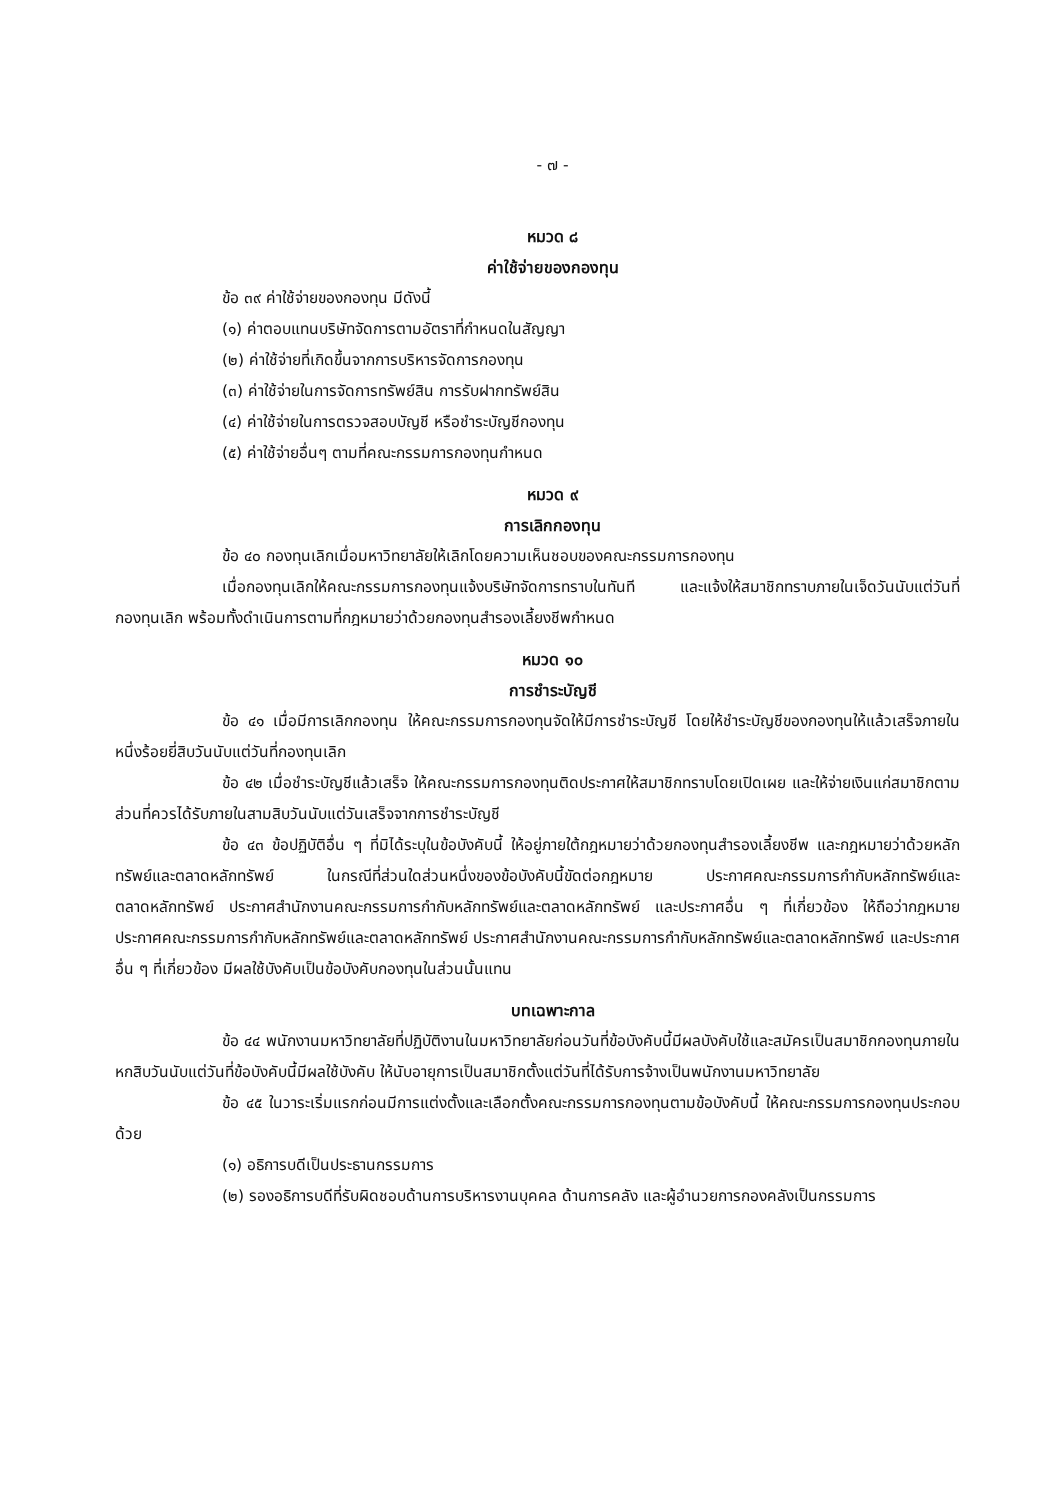- ๗ -
หมวด ๘
ค่าใช้จ่ายของกองทุน
ข้อ ๓๙ ค่าใช้จ่ายของกองทุน มีดังนี้
(๑) ค่าตอบแทนบริษัทจัดการตามอัตราที่กำหนดในสัญญา
(๒) ค่าใช้จ่ายที่เกิดขึ้นจากการบริหารจัดการกองทุน
(๓) ค่าใช้จ่ายในการจัดการทรัพย์สิน การรับฝากทรัพย์สิน
(๔) ค่าใช้จ่ายในการตรวจสอบบัญชี หรือชำระบัญชีกองทุน
(๕) ค่าใช้จ่ายอื่นๆ ตามที่คณะกรรมการกองทุนกำหนด
หมวด ๙
การเลิกกองทุน
ข้อ ๔๐ กองทุนเลิกเมื่อมหาวิทยาลัยให้เลิกโดยความเห็นชอบของคณะกรรมการกองทุน
เมื่อกองทุนเลิกให้คณะกรรมการกองทุนแจ้งบริษัทจัดการทราบในทันที และแจ้งให้สมาชิกทราบภายในเจ็ดวันนับแต่วันที่กองทุนเลิก พร้อมทั้งดำเนินการตามที่กฎหมายว่าด้วยกองทุนสำรองเลี้ยงชีพกำหนด
หมวด ๑๐
การชำระบัญชี
ข้อ ๔๑ เมื่อมีการเลิกกองทุน ให้คณะกรรมการกองทุนจัดให้มีการชำระบัญชี โดยให้ชำระบัญชีของกองทุนให้แล้วเสร็จภายในหนึ่งร้อยยี่สิบวันนับแต่วันที่กองทุนเลิก
ข้อ ๔๒ เมื่อชำระบัญชีแล้วเสร็จ ให้คณะกรรมการกองทุนติดประกาศให้สมาชิกทราบโดยเปิดเผย และให้จ่ายเงินแก่สมาชิกตามส่วนที่ควรได้รับภายในสามสิบวันนับแต่วันเสร็จจากการชำระบัญชี
ข้อ ๔๓ ข้อปฏิบัติอื่น ๆ ที่มิได้ระบุในข้อบังคับนี้ ให้อยู่ภายใต้กฎหมายว่าด้วยกองทุนสำรองเลี้ยงชีพ และกฎหมายว่าด้วยหลักทรัพย์และตลาดหลักทรัพย์ ในกรณีที่ส่วนใดส่วนหนึ่งของข้อบังคับนี้ขัดต่อกฎหมาย ประกาศคณะกรรมการกำกับหลักทรัพย์และตลาดหลักทรัพย์ ประกาศสำนักงานคณะกรรมการกำกับหลักทรัพย์และตลาดหลักทรัพย์ และประกาศอื่น ๆ ที่เกี่ยวข้อง ให้ถือว่ากฎหมาย ประกาศคณะกรรมการกำกับหลักทรัพย์และตลาดหลักทรัพย์ ประกาศสำนักงานคณะกรรมการกำกับหลักทรัพย์และตลาดหลักทรัพย์ และประกาศอื่น ๆ ที่เกี่ยวข้อง มีผลใช้บังคับเป็นข้อบังคับกองทุนในส่วนนั้นแทน
บทเฉพาะกาล
ข้อ ๔๔ พนักงานมหาวิทยาลัยที่ปฏิบัติงานในมหาวิทยาลัยก่อนวันที่ข้อบังคับนี้มีผลบังคับใช้และสมัครเป็นสมาชิกกองทุนภายในหกสิบวันนับแต่วันที่ข้อบังคับนี้มีผลใช้บังคับ ให้นับอายุการเป็นสมาชิกตั้งแต่วันที่ได้รับการจ้างเป็นพนักงานมหาวิทยาลัย
ข้อ ๔๕ ในวาระเริ่มแรกก่อนมีการแต่งตั้งและเลือกตั้งคณะกรรมการกองทุนตามข้อบังคับนี้ ให้คณะกรรมการกองทุนประกอบด้วย
(๑) อธิการบดีเป็นประธานกรรมการ
(๒) รองอธิการบดีที่รับผิดชอบด้านการบริหารงานบุคคล ด้านการคลัง และผู้อำนวยการกองคลังเป็นกรรมการ